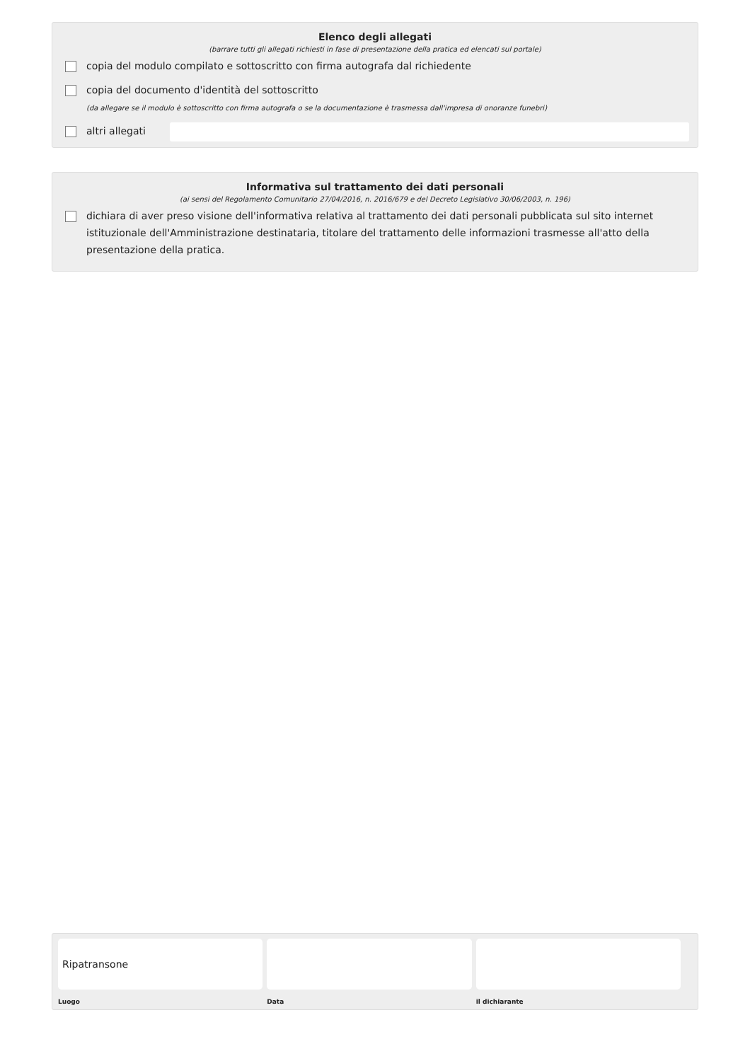Elenco degli allegati
(barrare tutti gli allegati richiesti in fase di presentazione della pratica ed elencati sul portale)
copia del modulo compilato e sottoscritto con firma autografa dal richiedente
copia del documento d'identità del sottoscritto
(da allegare se il modulo è sottoscritto con firma autografa o se la documentazione è trasmessa dall'impresa di onoranze funebri)
altri allegati
Informativa sul trattamento dei dati personali
(ai sensi del Regolamento Comunitario 27/04/2016, n. 2016/679 e del Decreto Legislativo 30/06/2003, n. 196)
dichiara di aver preso visione dell'informativa relativa al trattamento dei dati personali pubblicata sul sito internet istituzionale dell'Amministrazione destinataria, titolare del trattamento delle informazioni trasmesse all'atto della presentazione della pratica.
Ripatransone
Luogo
Data il dichiarante